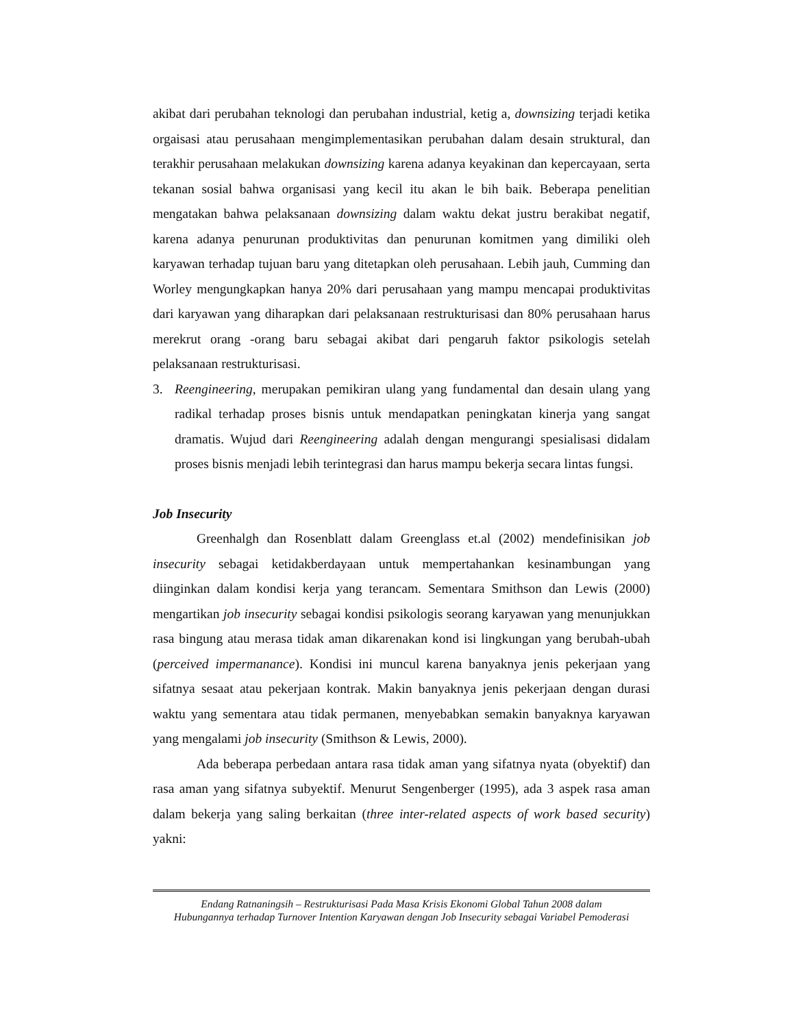akibat dari perubahan teknologi dan perubahan industrial, ketig a, downsizing terjadi ketika orgaisasi atau perusahaan mengimplementasikan perubahan dalam desain struktural, dan terakhir perusahaan melakukan downsizing karena adanya keyakinan dan kepercayaan, serta tekanan sosial bahwa organisasi yang kecil itu akan le bih baik. Beberapa penelitian mengatakan bahwa pelaksanaan downsizing dalam waktu dekat justru berakibat negatif, karena adanya penurunan produktivitas dan penurunan komitmen yang dimiliki oleh karyawan terhadap tujuan baru yang ditetapkan oleh perusahaan. Lebih jauh, Cumming dan Worley mengungkapkan hanya 20% dari perusahaan yang mampu mencapai produktivitas dari karyawan yang diharapkan dari pelaksanaan restrukturisasi dan 80% perusahaan harus merekrut orang -orang baru sebagai akibat dari pengaruh faktor psikologis setelah pelaksanaan restrukturisasi.
3. Reengineering, merupakan pemikiran ulang yang fundamental dan desain ulang yang radikal terhadap proses bisnis untuk mendapatkan peningkatan kinerja yang sangat dramatis. Wujud dari Reengineering adalah dengan mengurangi spesialisasi didalam proses bisnis menjadi lebih terintegrasi dan harus mampu bekerja secara lintas fungsi.
Job Insecurity
Greenhalgh dan Rosenblatt dalam Greenglass et.al (2002) mendefinisikan job insecurity sebagai ketidakberdayaan untuk mempertahankan kesinambungan yang diinginkan dalam kondisi kerja yang terancam. Sementara Smithson dan Lewis (2000) mengartikan job insecurity sebagai kondisi psikologis seorang karyawan yang menunjukkan rasa bingung atau merasa tidak aman dikarenakan kond isi lingkungan yang berubah-ubah (perceived impermanance). Kondisi ini muncul karena banyaknya jenis pekerjaan yang sifatnya sesaat atau pekerjaan kontrak. Makin banyaknya jenis pekerjaan dengan durasi waktu yang sementara atau tidak permanen, menyebabkan semakin banyaknya karyawan yang mengalami job insecurity (Smithson & Lewis, 2000).
Ada beberapa perbedaan antara rasa tidak aman yang sifatnya nyata (obyektif) dan rasa aman yang sifatnya subyektif. Menurut Sengenberger (1995), ada 3 aspek rasa aman dalam bekerja yang saling berkaitan (three inter-related aspects of work based security) yakni:
Endang Ratnaningsih – Restrukturisasi Pada Masa Krisis Ekonomi Global Tahun 2008 dalam Hubungannya terhadap Turnover Intention Karyawan dengan Job Insecurity sebagai Variabel Pemoderasi